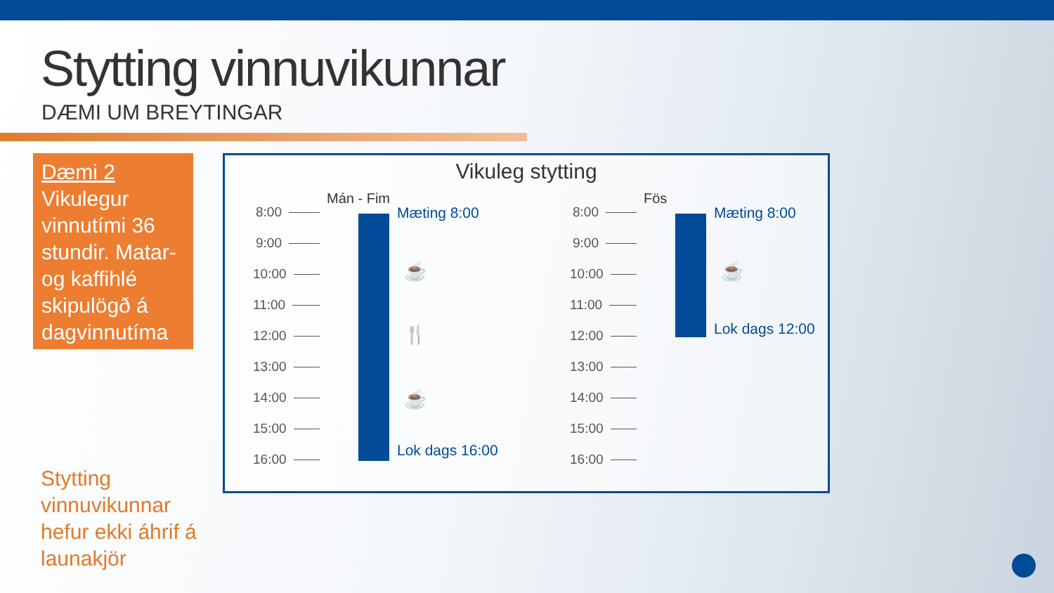Stytting vinnuvikunnar
DÆMI UM BREYTINGAR
Dæmi 2
Vikulegur vinnutími 36 stundir. Matar- og kaffihlé skipulögð á dagvinnutíma
Stytting vinnuvikunnar hefur ekki áhrif á launakjör
Vikuleg stytting
Mán - Fim
8:00
9:00
10:00
11:00
12:00
13:00
14:00
15:00
16:00
Mæting 8:00
☕
🍴
☕
Lok dags 16:00
Fös
8:00
9:00
10:00
11:00
12:00
13:00
14:00
15:00
16:00
Mæting 8:00
☕
Lok dags 12:00